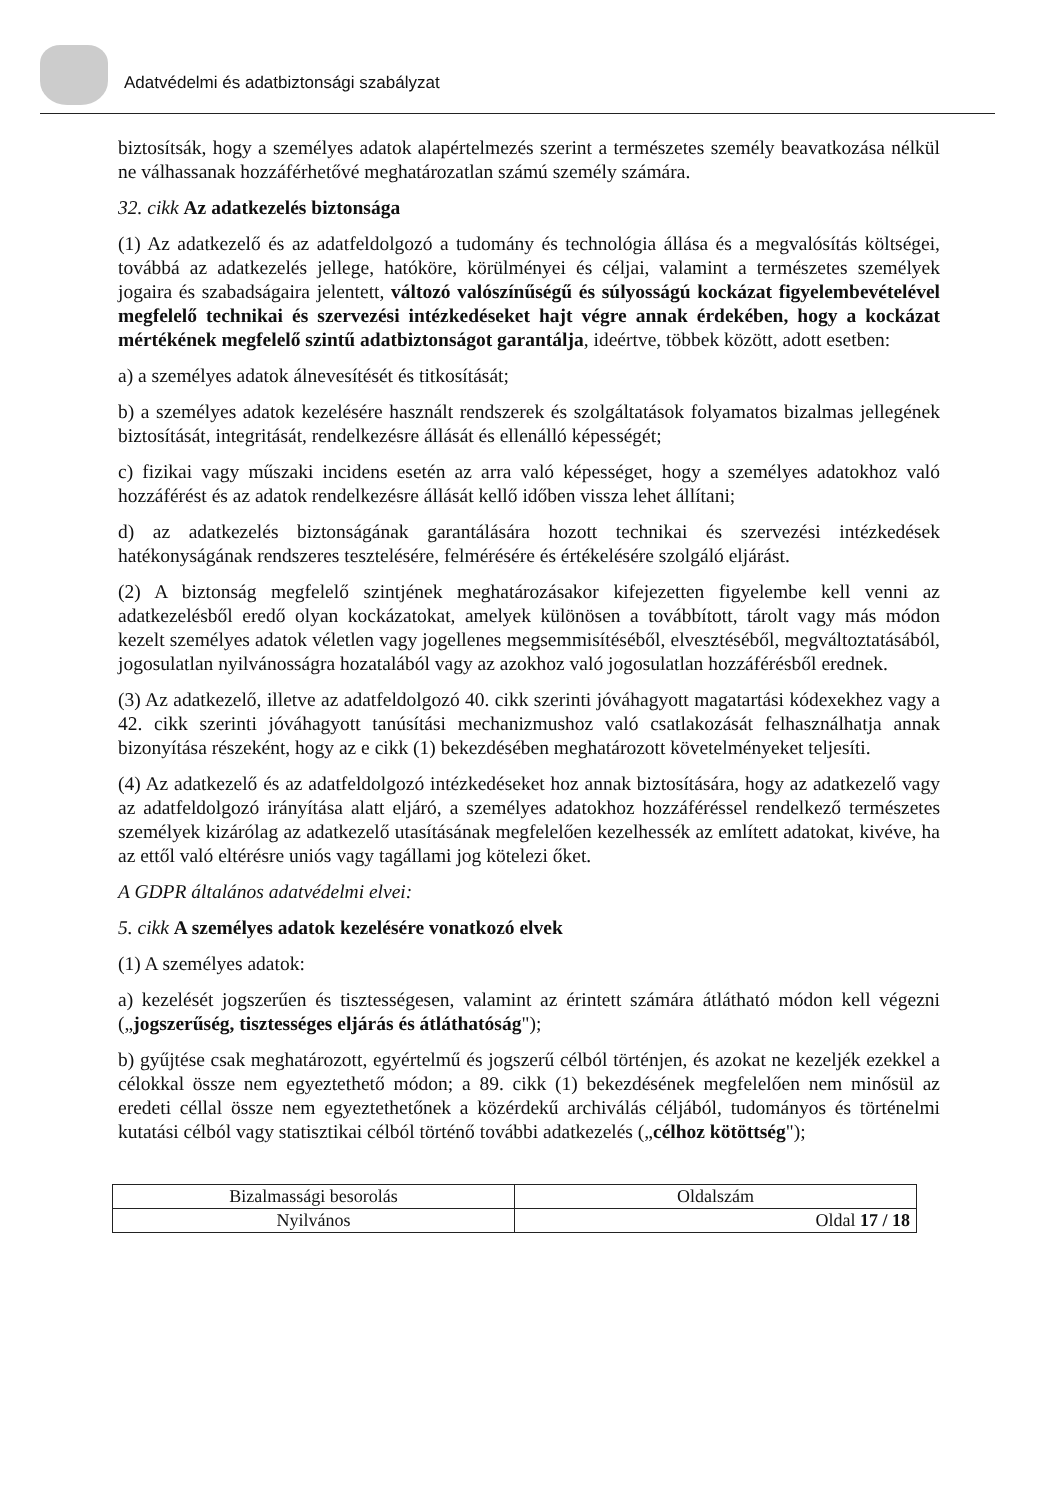Adatvédelmi és adatbiztonsági szabályzat
biztosítsák, hogy a személyes adatok alapértelmezés szerint a természetes személy beavatkozása nélkül ne válhassanak hozzáférhetővé meghatározatlan számú személy számára.
32. cikk Az adatkezelés biztonsága
(1) Az adatkezelő és az adatfeldolgozó a tudomány és technológia állása és a megvalósítás költségei, továbbá az adatkezelés jellege, hatóköre, körülményei és céljai, valamint a természetes személyek jogaira és szabadságaira jelentett, változó valószínűségű és súlyosságú kockázat figyelembevételével megfelelő technikai és szervezési intézkedéseket hajt végre annak érdekében, hogy a kockázat mértékének megfelelő szintű adatbiztonságot garantálja, ideértve, többek között, adott esetben:
a) a személyes adatok álnevesítését és titkosítását;
b) a személyes adatok kezelésére használt rendszerek és szolgáltatások folyamatos bizalmas jellegének biztosítását, integritását, rendelkezésre állását és ellenálló képességét;
c) fizikai vagy műszaki incidens esetén az arra való képességet, hogy a személyes adatokhoz való hozzáférést és az adatok rendelkezésre állását kellő időben vissza lehet állítani;
d) az adatkezelés biztonságának garantálására hozott technikai és szervezési intézkedések hatékonyságának rendszeres tesztelésére, felmérésére és értékelésére szolgáló eljárást.
(2) A biztonság megfelelő szintjének meghatározásakor kifejezetten figyelembe kell venni az adatkezelésből eredő olyan kockázatokat, amelyek különösen a továbbított, tárolt vagy más módon kezelt személyes adatok véletlen vagy jogellenes megsemmisítéséből, elvesztéséből, megváltoztatásából, jogosulatlan nyilvánosságra hozatalából vagy az azokhoz való jogosulatlan hozzáférésből erednek.
(3) Az adatkezelő, illetve az adatfeldolgozó 40. cikk szerinti jóváhagyott magatartási kódexekhez vagy a 42. cikk szerinti jóváhagyott tanúsítási mechanizmushoz való csatlakozását felhasználhatja annak bizonyítása részeként, hogy az e cikk (1) bekezdésében meghatározott követelményeket teljesíti.
(4) Az adatkezelő és az adatfeldolgozó intézkedéseket hoz annak biztosítására, hogy az adatkezelő vagy az adatfeldolgozó irányítása alatt eljáró, a személyes adatokhoz hozzáféréssel rendelkező természetes személyek kizárólag az adatkezelő utasításának megfelelően kezelhessék az említett adatokat, kivéve, ha az ettől való eltérésre uniós vagy tagállami jog kötelezi őket.
A GDPR általános adatvédelmi elvei:
5. cikk A személyes adatok kezelésére vonatkozó elvek
(1) A személyes adatok:
a) kezelését jogszerűen és tisztességesen, valamint az érintett számára átlátható módon kell végezni („jogszerűség, tisztességes eljárás és átláthatóság");
b) gyűjtése csak meghatározott, egyértelmű és jogszerű célból történjen, és azokat ne kezeljék ezekkel a célokkal össze nem egyeztethető módon; a 89. cikk (1) bekezdésének megfelelően nem minősül az eredeti céllal össze nem egyeztethetőnek a közérdekű archiválás céljából, tudományos és történelmi kutatási célból vagy statisztikai célból történő további adatkezelés („célhoz kötöttség");
| Bizalmassági besorolás | Oldalszám |
| Nyilvános | Oldal 17 / 18 |